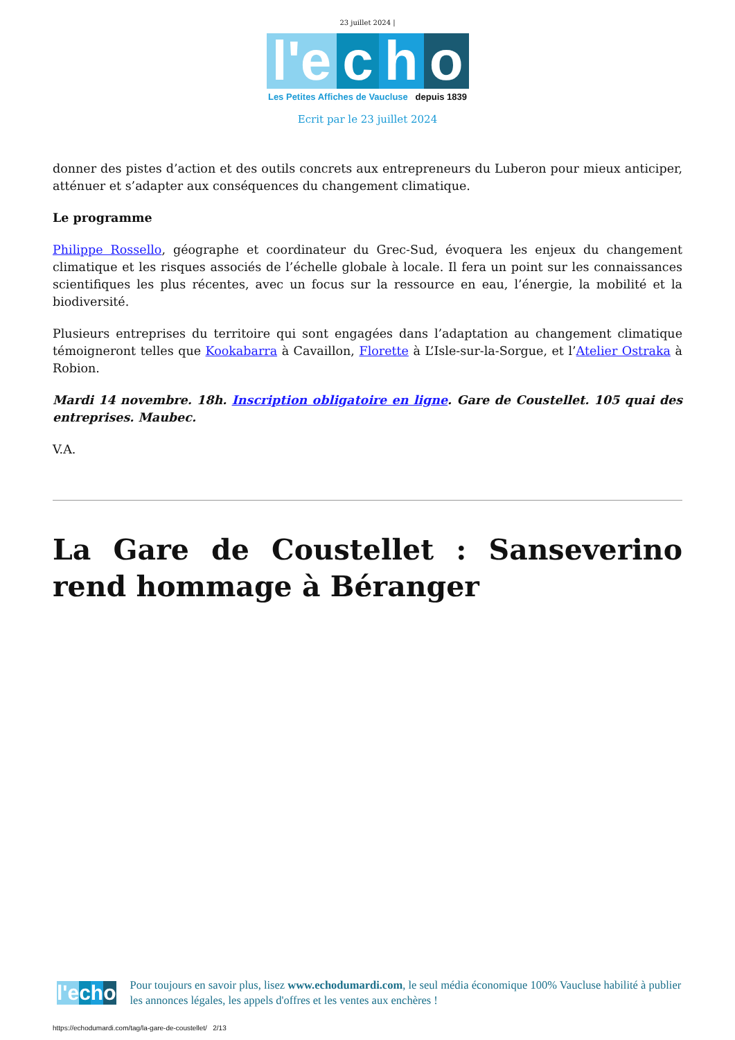23 juillet 2024 |
l'e c h o
Les Petites Affiches de Vaucluse depuis 1839
Ecrit par le 23 juillet 2024
donner des pistes d’action et des outils concrets aux entrepreneurs du Luberon pour mieux anticiper, atténuer et s’adapter aux conséquences du changement climatique.
Le programme
Philippe Rossello, géographe et coordinateur du Grec-Sud, évoquera les enjeux du changement climatique et les risques associés de l’échelle globale à locale. Il fera un point sur les connaissances scientifiques les plus récentes, avec un focus sur la ressource en eau, l’énergie, la mobilité et la biodiversité.
Plusieurs entreprises du territoire qui sont engagées dans l’adaptation au changement climatique témoigneront telles que Kookabarra à Cavaillon, Florette à L’Isle-sur-la-Sorgue, et l’Atelier Ostraka à Robion.
Mardi 14 novembre. 18h. Inscription obligatoire en ligne. Gare de Coustellet. 105 quai des entreprises. Maubec.
V.A.
La Gare de Coustellet : Sanseverino rend hommage à Béranger
l'e c h o
Pour toujours en savoir plus, lisez www.echodumardi.com, le seul média économique 100% Vaucluse habilité à publier les annonces légales, les appels d'offres et les ventes aux enchères !
https://echodumardi.com/tag/la-gare-de-coustellet/ 2/13